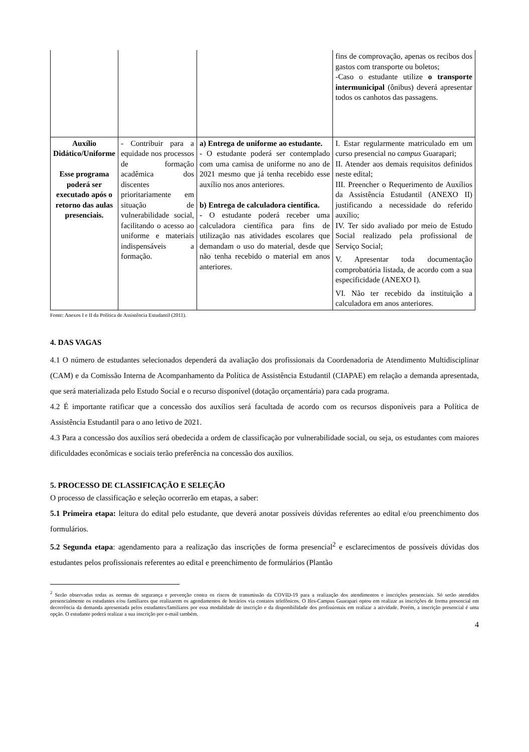| | | | fins de comprovação, apenas os recibos dos gastos com transporte ou boletos; -Caso o estudante utilize o transporte intermunicipal (ônibus) deverá apresentar todos os canhotos das passagens. |
| Auxílio Didático/Uniforme Esse programa poderá ser executado após o retorno das aulas presenciais. | - Contribuir para a equidade nos processos de formação acadêmica dos discentes prioritariamente em situação de vulnerabilidade social, facilitando o acesso ao uniforme e materiais indispensáveis a formação. | a) Entrega de uniforme ao estudante. - O estudante poderá ser contemplado com uma camisa de uniforme no ano de 2021 mesmo que já tenha recebido esse auxílio nos anos anteriores. b) Entrega de calculadora científica. - O estudante poderá receber uma calculadora científica para fins de utilização nas atividades escolares que demandam o uso do material, desde que não tenha recebido o material em anos anteriores. | I. Estar regularmente matriculado em um curso presencial no c ampus Guarapari; II. Atender aos demais requisitos definidos neste edital; III. Preencher o Requerimento de Auxílios da Assistência Estudantil (ANEXO II) justificando a necessidade do referido auxílio; IV. Ter sido avaliado por meio de Estudo Social realizado pela profissional de Serviço Social; V. Apresentar toda documentação comprobatória listada, de acordo com a sua especificidade (ANEXO I). VI. Não ter recebido da instituição a calculadora em anos anteriores. |
Fonte: Anexos I e II da Política de Assistência Estudantil (2011).
4. DAS VAGAS
4.1 O número de estudantes selecionados dependerá da avaliação dos profissionais da Coordenadoria de Atendimento Multidisciplinar (CAM) e da Comissão Interna de Acompanhamento da Política de Assistência Estudantil (CIAPAE) em relação a demanda apresentada, que será materializada pelo Estudo Social e o recurso disponível (dotação orçamentária) para cada programa.
4.2 É importante ratificar que a concessão dos auxílios será facultada de acordo com os recursos disponíveis para a Política de Assistência Estudantil para o ano letivo de 2021.
4.3 Para a concessão dos auxílios será obedecida a ordem de classificação por vulnerabilidade social, ou seja, os estudantes com maiores dificuldades econômicas e sociais terão preferência na concessão dos auxílios.
5. PROCESSO DE CLASSIFICAÇÃO E SELEÇÃO
O processo de classificação e seleção ocorrerão em etapas, a saber:
5.1 Primeira etapa: leitura do edital pelo estudante, que deverá anotar possíveis dúvidas referentes ao edital e/ou preenchimento dos formulários.
5.2 Segunda etapa: agendamento para a realização das inscrições de forma presencial<sup>2</sup> e esclarecimentos de possíveis dúvidas dos estudantes pelos profissionais referentes ao edital e preenchimento de formulários (Plantão
<sup>2</sup> Serão observadas todas as normas de segurança e prevenção contra os riscos de transmissão da COVID-19 para a realização dos atendimentos e inscrições presenciais. Só serão atendidos presencialmente os estudantes e/ou familiares que realizarem os agendamentos de horários via contatos telefônicos. O Ifes-Campus Guarapari optou em realizar as inscrições de forma presencial em decorrência da demanda apresentada pelos estudantes/familiares por essa modalidade de inscrição e da disponibilidade dos profissionais em realizar a atividade. Porém, a inscrição presencial é uma opção. O estudante poderá realizar a sua inscrição por e-mail também.
4